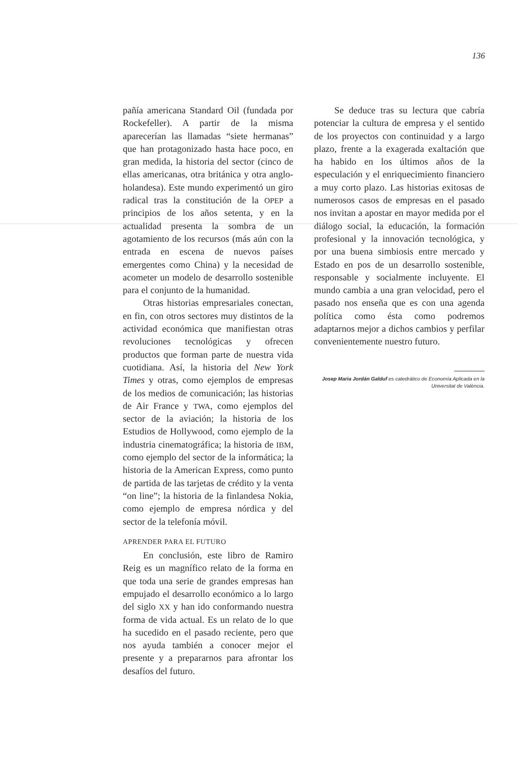136
pañía americana Standard Oil (fundada por Rockefeller). A partir de la misma aparecerían las llamadas “siete hermanas” que han protagonizado hasta hace poco, en gran medida, la historia del sector (cinco de ellas americanas, otra británica y otra anglo-holandesa). Este mundo experimentó un giro radical tras la constitución de la OPEP a principios de los años setenta, y en la actualidad presenta la sombra de un agotamiento de los recursos (más aún con la entrada en escena de nuevos países emergentes como China) y la necesidad de acometer un modelo de desarrollo sostenible para el conjunto de la humanidad.
Otras historias empresariales conectan, en fin, con otros sectores muy distintos de la actividad económica que manifiestan otras revoluciones tecnológicas y ofrecen productos que forman parte de nuestra vida cuotidiana. Así, la historia del New York Times y otras, como ejemplos de empresas de los medios de comunicación; las historias de Air France y TWA, como ejemplos del sector de la aviación; la historia de los Estudios de Hollywood, como ejemplo de la industria cinematográfica; la historia de IBM, como ejemplo del sector de la informática; la historia de la American Express, como punto de partida de las tarjetas de crédito y la venta “on line”; la historia de la finlandesa Nokia, como ejemplo de empresa nórdica y del sector de la telefonía móvil.
APRENDER PARA EL FUTURO
En conclusión, este libro de Ramiro Reig es un magnífico relato de la forma en que toda una serie de grandes empresas han empujado el desarrollo económico a lo largo del siglo XX y han ido conformando nuestra forma de vida actual. Es un relato de lo que ha sucedido en el pasado reciente, pero que nos ayuda también a conocer mejor el presente y a prepararnos para afrontar los desafíos del futuro.
Se deduce tras su lectura que cabría potenciar la cultura de empresa y el sentido de los proyectos con continuidad y a largo plazo, frente a la exagerada exaltación que ha habido en los últimos años de la especulación y el enriquecimiento financiero a muy corto plazo. Las historias exitosas de numerosos casos de empresas en el pasado nos invitan a apostar en mayor medida por el diálogo social, la educación, la formación profesional y la innovación tecnológica, y por una buena simbiosis entre mercado y Estado en pos de un desarrollo sostenible, responsable y socialmente incluyente. El mundo cambia a una gran velocidad, pero el pasado nos enseña que es con una agenda política como ésta como podremos adaptarnos mejor a dichos cambios y perfilar convenientemente nuestro futuro.
Josep Maria Jordán Galduf es catedrático de Economía Aplicada en la Universitat de València.